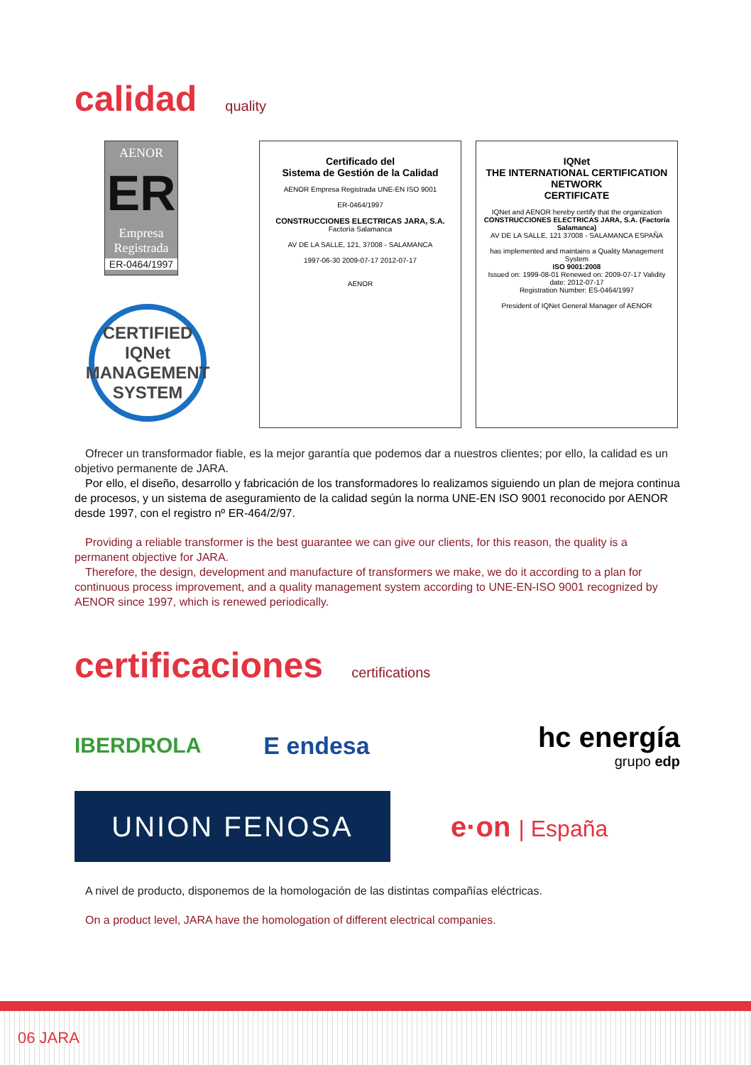calidad quality
AENOR
ER
Empresa Registrada
ER-0464/1997
CERTIFIED
IQNet
MANAGEMENT SYSTEM
Certificado del
Sistema de Gestión de la Calidad
AENOR Empresa Registrada UNE-EN ISO 9001
ER-0464/1997
CONSTRUCCIONES ELECTRICAS JARA, S.A.
Factoría Salamanca
AV DE LA SALLE, 121, 37008 - SALAMANCA
1997-06-30 2009-07-17 2012-07-17
AENOR
IQNet
THE INTERNATIONAL CERTIFICATION NETWORK
CERTIFICATE
IQNet and AENOR hereby certify that the organization
CONSTRUCCIONES ELECTRICAS JARA, S.A. (Factoría Salamanca)
AV DE LA SALLE, 121 37008 - SALAMANCA ESPAÑA
has implemented and maintains a Quality Management System
ISO 9001:2008
Issued on: 1999-08-01 Renewed on: 2009-07-17 Validity date: 2012-07-17
Registration Number: ES-0464/1997
President of IQNet General Manager of AENOR
Ofrecer un transformador fiable, es la mejor garantía que podemos dar a nuestros clientes; por ello, la calidad es un objetivo permanente de JARA.
Por ello, el diseño, desarrollo y fabricación de los transformadores lo realizamos siguiendo un plan de mejora continua de procesos, y un sistema de aseguramiento de la calidad según la norma UNE-EN ISO 9001 reconocido por AENOR desde 1997, con el registro nº ER-464/2/97.
Providing a reliable transformer is the best guarantee we can give our clients, for this reason, the quality is a permanent objective for JARA.
Therefore, the design, development and manufacture of transformers we make, we do it according to a plan for continuous process improvement, and a quality management system according to UNE-EN-ISO 9001 recognized by AENOR since 1997, which is renewed periodically.
certificaciones certifications
IBERDROLA
E endesa
hc energía
grupo edp
UNION FENOSA
e·on | España
A nivel de producto, disponemos de la homologación de las distintas compañías eléctricas.
On a product level, JARA have the homologation of different electrical companies.
06 JARA